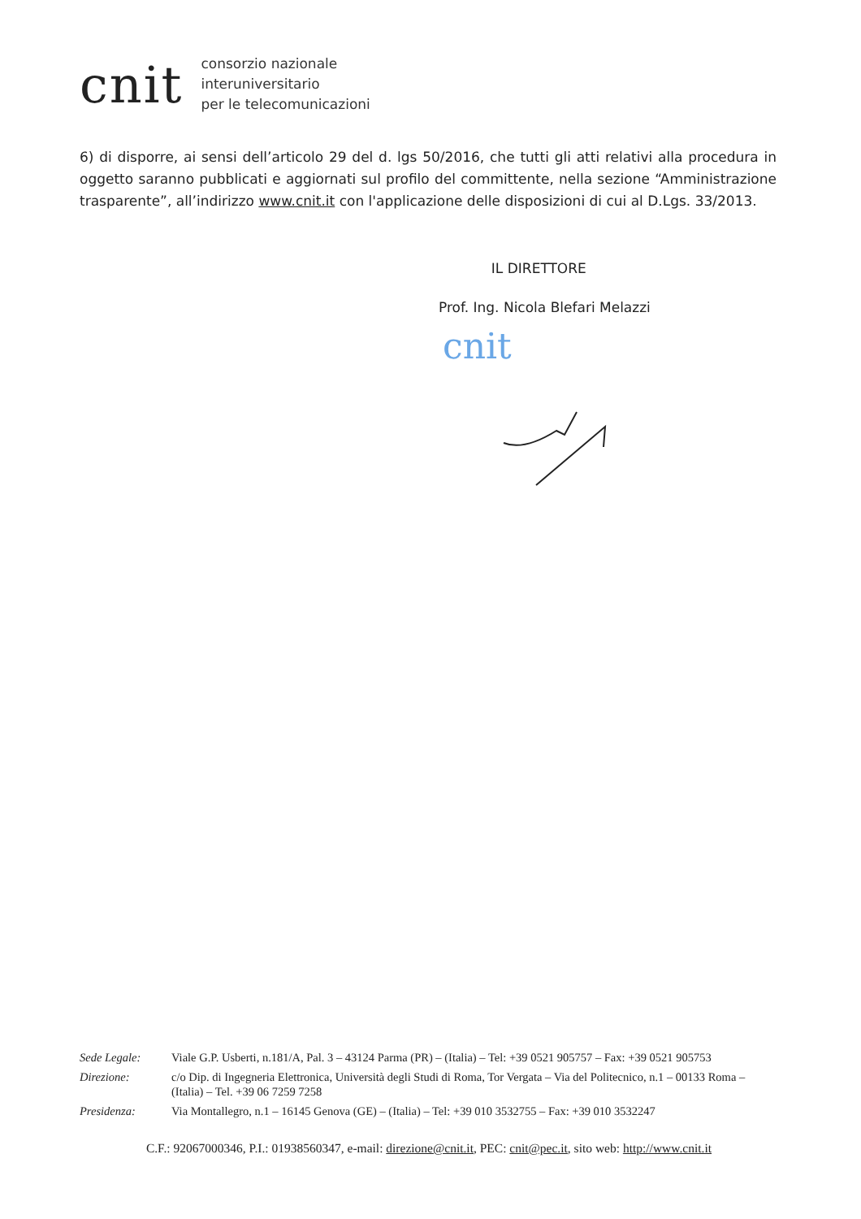cnit
consorzio nazionale
interuniversitario
per le telecomunicazioni
6) di disporre, ai sensi dell’articolo 29 del d. lgs 50/2016, che tutti gli atti relativi alla procedura in oggetto saranno pubblicati e aggiornati sul profilo del committente, nella sezione “Amministrazione trasparente”, all’indirizzo www.cnit.it con l'applicazione delle disposizioni di cui al D.Lgs. 33/2013.
IL DIRETTORE
Prof. Ing. Nicola Blefari Melazzi
cnit
| Sede Legale: | Viale G.P. Usberti, n.181/A, Pal. 3 – 43124 Parma (PR) – (Italia) – Tel: +39 0521 905757 – Fax: +39 0521 905753 |
| Direzione: | c/o Dip. di Ingegneria Elettronica, Università degli Studi di Roma, Tor Vergata – Via del Politecnico, n.1 – 00133 Roma – (Italia) – Tel. +39 06 7259 7258 |
| Presidenza: | Via Montallegro, n.1 – 16145 Genova (GE) – (Italia) – Tel: +39 010 3532755 – Fax: +39 010 3532247 |
C.F.: 92067000346, P.I.: 01938560347, e-mail: direzione@cnit.it, PEC: cnit@pec.it, sito web: http://www.cnit.it